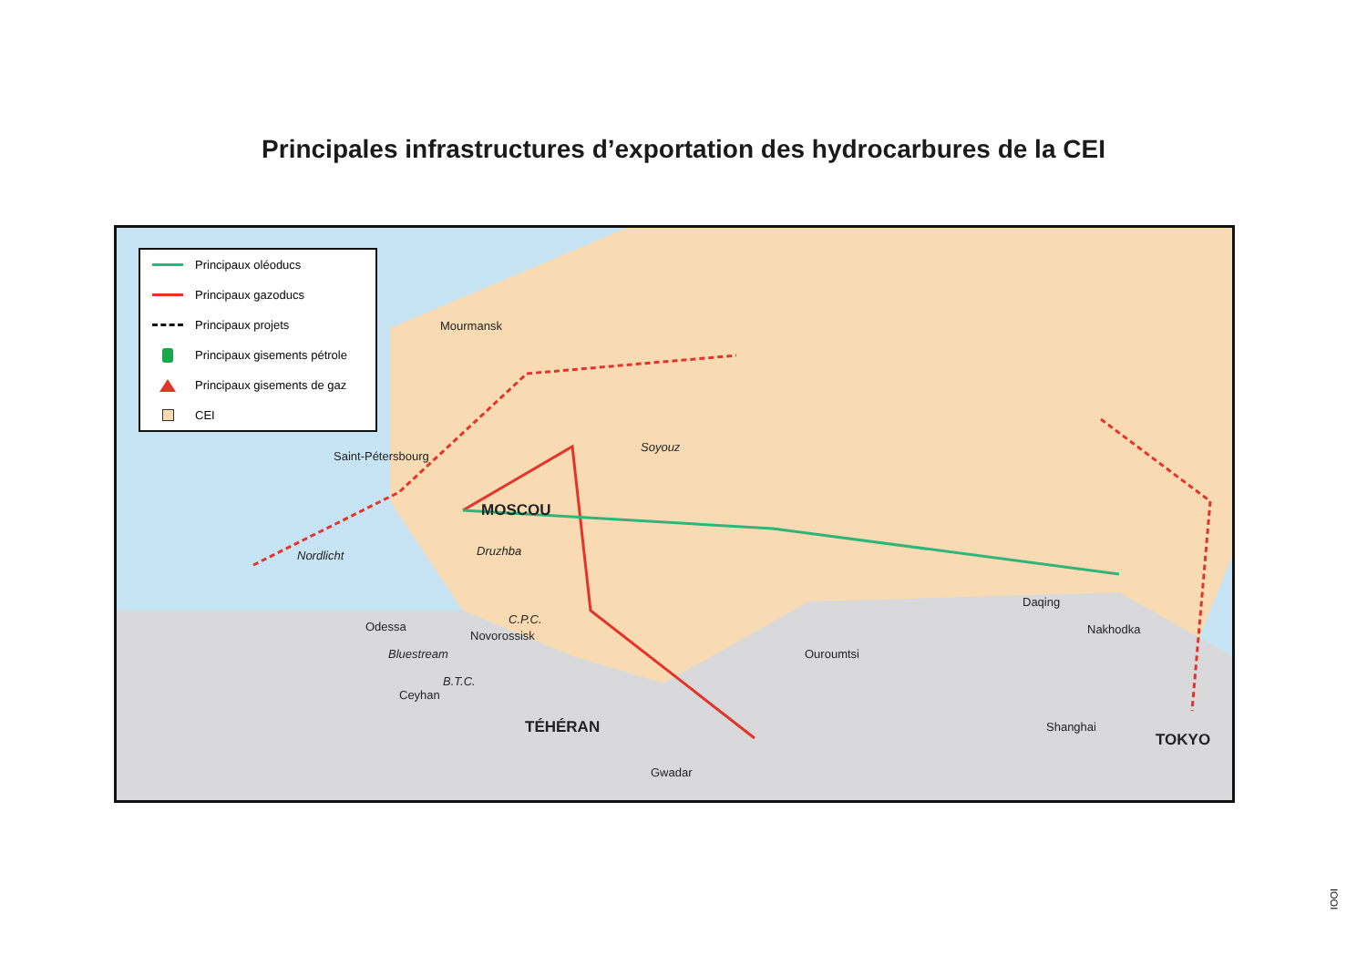Principales infrastructures d’exportation des hydrocarbures de la CEI
Principaux oléoducs
Principaux gazoducs
Principaux projets
Principaux gisements pétrole
Principaux gisements de gaz
CEI
Mourmansk
Saint-Pétersbourg
Soyouz
MOSCOU
Nordlicht Druzhba
Odessa
C.P.C.
Novorossisk
Bluestream Ouroumtsi
Daqing
Nakhodka
B.T.C.
Ceyhan
TÉHÉRAN Shanghai
TOKYO
Gwadar
IOOI